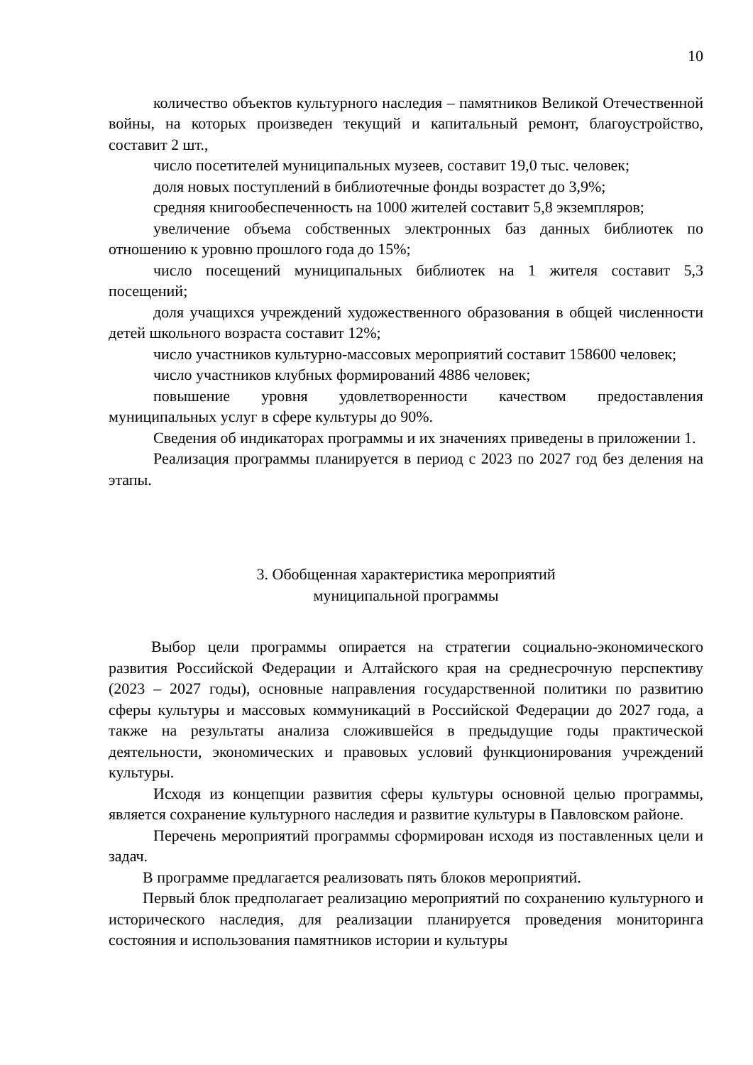10
количество объектов культурного наследия – памятников Великой Отечественной войны, на которых произведен текущий и капитальный ремонт, благоустройство, составит 2 шт.,
число посетителей муниципальных музеев, составит 19,0 тыс. человек;
доля новых поступлений в библиотечные фонды возрастет до 3,9%;
средняя книгообеспеченность на 1000 жителей составит 5,8 экземпляров;
увеличение объема собственных электронных баз данных библиотек по отношению к уровню прошлого года до 15%;
число посещений муниципальных библиотек на 1 жителя составит 5,3 посещений;
доля учащихся учреждений художественного образования в общей численности детей школьного возраста составит 12%;
число участников культурно-массовых мероприятий составит 158600 человек;
число участников клубных формирований 4886 человек;
повышение уровня удовлетворенности качеством предоставления муниципальных услуг в сфере культуры до 90%.
Сведения об индикаторах программы и их значениях приведены в приложении 1.
Реализация программы планируется в период с 2023 по 2027 год без деления на этапы.
3. Обобщенная характеристика мероприятий
муниципальной программы
Выбор цели программы опирается на стратегии социально-экономического развития Российской Федерации и Алтайского края на среднесрочную перспективу (2023 – 2027 годы), основные направления государственной политики по развитию сферы культуры и массовых коммуникаций в Российской Федерации до 2027 года, а также на результаты анализа сложившейся в предыдущие годы практической деятельности, экономических и правовых условий функционирования учреждений культуры.
Исходя из концепции развития сферы культуры основной целью программы, является сохранение культурного наследия и развитие культуры в Павловском районе.
Перечень мероприятий программы сформирован исходя из поставленных цели и задач.
В программе предлагается реализовать пять блоков мероприятий.
Первый блок предполагает реализацию мероприятий по сохранению культурного и исторического наследия, для реализации планируется проведения мониторинга состояния и использования памятников истории и культуры